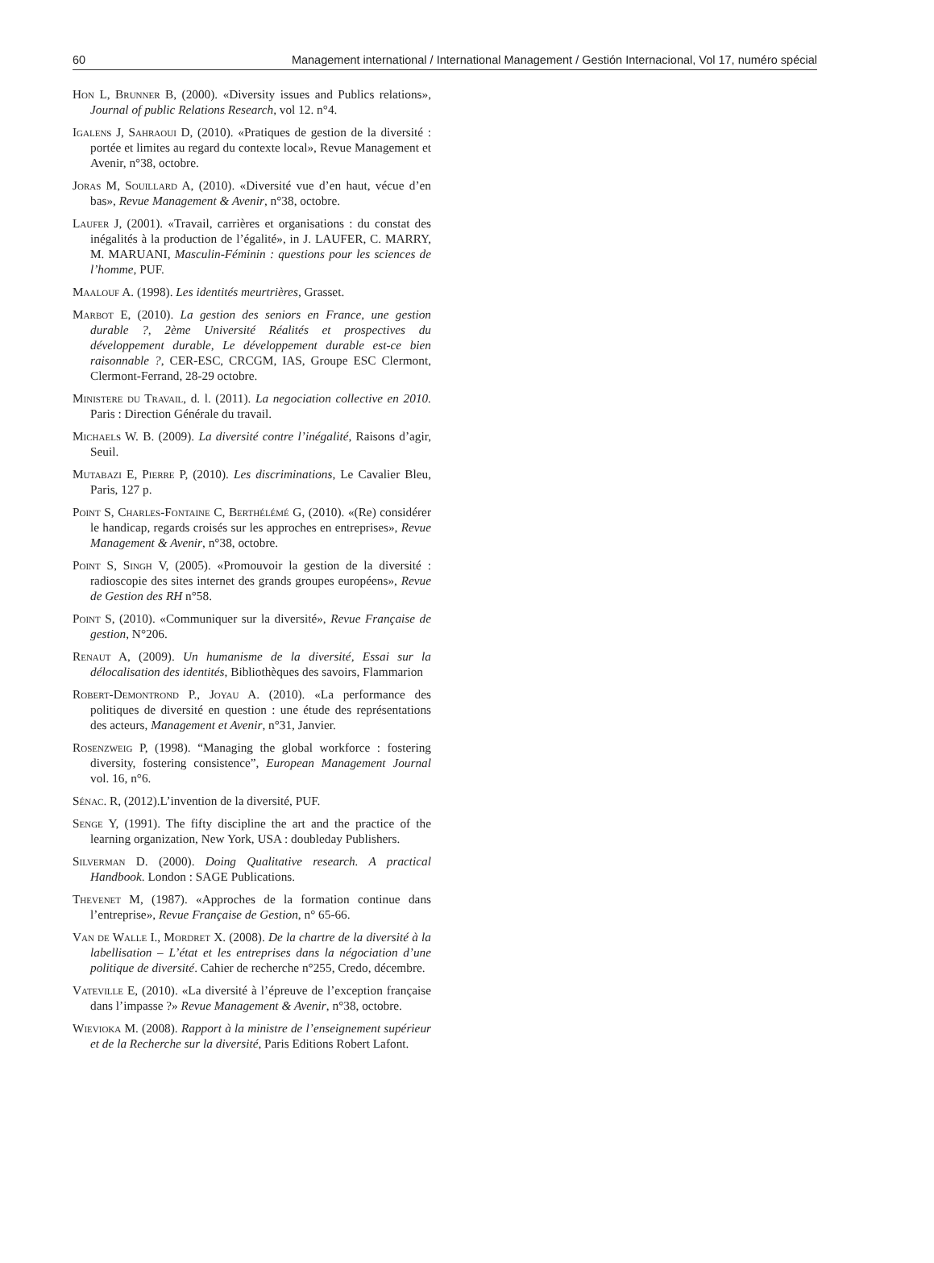60 Management international / International Management / Gestión Internacional, Vol 17, numéro spécial
Hon L, Brunner B, (2000). «Diversity issues and Publics relations», Journal of public Relations Research, vol 12. n°4.
Igalens J, Sahraoui D, (2010). «Pratiques de gestion de la diversité : portée et limites au regard du contexte local», Revue Management et Avenir, n°38, octobre.
Joras M, Souillard A, (2010). «Diversité vue d’en haut, vécue d’en bas», Revue Management & Avenir, n°38, octobre.
Laufer J, (2001). «Travail, carrières et organisations : du constat des inégalités à la production de l’égalité», in J. LAUFER, C. MARRY, M. MARUANI, Masculin-Féminin : questions pour les sciences de l’homme, PUF.
Maalouf A. (1998). Les identités meurtrières, Grasset.
Marbot E, (2010). La gestion des seniors en France, une gestion durable ?, 2ème Université Réalités et prospectives du développement durable, Le développement durable est-ce bien raisonnable ?, CER-ESC, CRCGM, IAS, Groupe ESC Clermont, Clermont-Ferrand, 28-29 octobre.
Ministere du Travail, d. l. (2011). La negociation collective en 2010. Paris : Direction Générale du travail.
Michaels W. B. (2009). La diversité contre l’inégalité, Raisons d’agir, Seuil.
Mutabazi E, Pierre P, (2010). Les discriminations, Le Cavalier Bleu, Paris, 127 p.
Point S, Charles-Fontaine C, Berthélémé G, (2010). «(Re) considérer le handicap, regards croisés sur les approches en entreprises», Revue Management & Avenir, n°38, octobre.
Point S, Singh V, (2005). «Promouvoir la gestion de la diversité : radioscopie des sites internet des grands groupes européens», Revue de Gestion des RH n°58.
Point S, (2010). «Communiquer sur la diversité», Revue Française de gestion, N°206.
Renaut A, (2009). Un humanisme de la diversité, Essai sur la délocalisation des identités, Bibliothèques des savoirs, Flammarion
Robert-Demontrond P., Joyau A. (2010). «La performance des politiques de diversité en question : une étude des représentations des acteurs, Management et Avenir, n°31, Janvier.
Rosenzweig P, (1998). “Managing the global workforce : fostering diversity, fostering consistence”, European Management Journal vol. 16, n°6.
Sénac. R, (2012).L’invention de la diversité, PUF.
Senge Y, (1991). The fifty discipline the art and the practice of the learning organization, New York, USA : doubleday Publishers.
Silverman D. (2000). Doing Qualitative research. A practical Handbook. London : SAGE Publications.
Thevenet M, (1987). «Approches de la formation continue dans l’entreprise», Revue Française de Gestion, n° 65-66.
Van de Walle I., Mordret X. (2008). De la chartre de la diversité à la labellisation – L’état et les entreprises dans la négociation d’une politique de diversité. Cahier de recherche n°255, Credo, décembre.
Vateville E, (2010). «La diversité à l’épreuve de l’exception française dans l’impasse ?» Revue Management & Avenir, n°38, octobre.
Wievioka M. (2008). Rapport à la ministre de l’enseignement supérieur et de la Recherche sur la diversité, Paris Editions Robert Lafont.